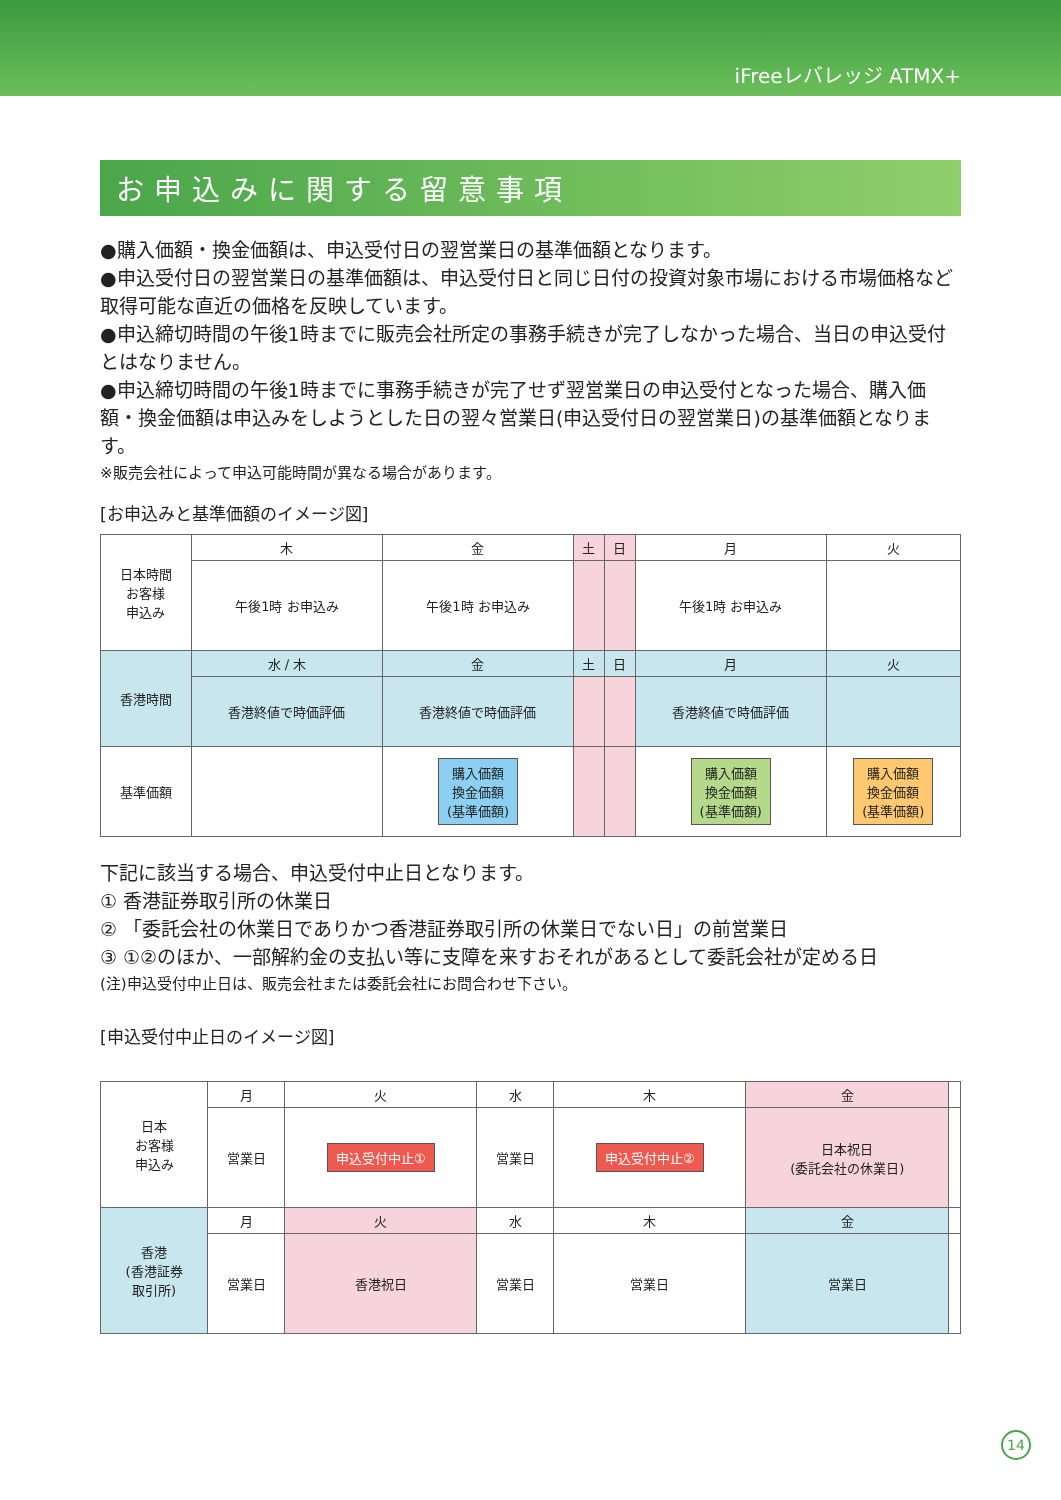iFreeレバレッジ ATMX+
お申込みに関する留意事項
●購入価額・換金価額は、申込受付日の翌営業日の基準価額となります。
●申込受付日の翌営業日の基準価額は、申込受付日と同じ日付の投資対象市場における市場価格など取得可能な直近の価格を反映しています。
●申込締切時間の午後1時までに販売会社所定の事務手続きが完了しなかった場合、当日の申込受付とはなりません。
●申込締切時間の午後1時までに事務手続きが完了せず翌営業日の申込受付となった場合、購入価額・換金価額は申込みをしようとした日の翌々営業日(申込受付日の翌営業日)の基準価額となります。
※販売会社によって申込可能時間が異なる場合があります。
[お申込みと基準価額のイメージ図]
| 日本時間 お客様 申込み | 木 | 金 | 土 | 日 | 月 | 火 |
| | 午後1時 お申込み | 午後1時 お申込み | | | 午後1時 お申込み | |
| 香港時間 | 水 / 木 | 金 | 土 | 日 | 月 | 火 |
| | 香港終値で時価評価 | 香港終値で時価評価 | | | 香港終値で時価評価 | |
| 基準価額 | | 購入価額 換金価額 (基準価額) | | | 購入価額 換金価額 (基準価額) | 購入価額 換金価額 (基準価額) |
下記に該当する場合、申込受付中止日となります。
① 香港証券取引所の休業日
② 「委託会社の休業日でありかつ香港証券取引所の休業日でない日」の前営業日
③ ①②のほか、一部解約金の支払い等に支障を来すおそれがあるとして委託会社が定める日
(注)申込受付中止日は、販売会社または委託会社にお問合わせ下さい。
[申込受付中止日のイメージ図]
| 日本 お客様 申込み | 月 | 火 | 水 | 木 | 金 | |
| | 営業日 | 申込受付中止① | 営業日 | 申込受付中止② | 日本祝日 (委託会社の休業日) | |
| 香港 (香港証券 取引所) | 月 | 火 | 水 | 木 | 金 | |
| | 営業日 | 香港祝日 | 営業日 | 営業日 | 営業日 | |
14